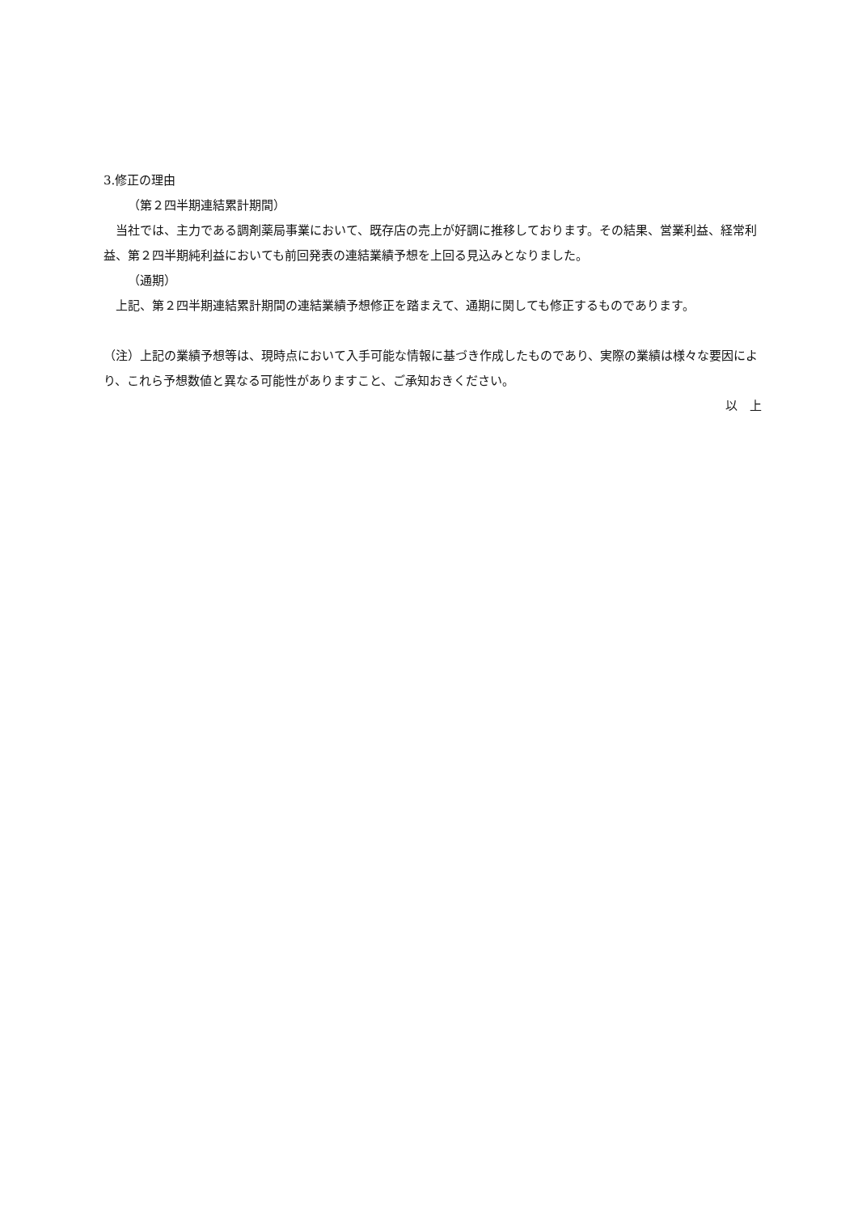3.修正の理由
（第２四半期連結累計期間）
　当社では、主力である調剤薬局事業において、既存店の売上が好調に推移しております。その結果、営業利益、経常利益、第２四半期純利益においても前回発表の連結業績予想を上回る見込みとなりました。
（通期）
　上記、第２四半期連結累計期間の連結業績予想修正を踏まえて、通期に関しても修正するものであります。
（注）上記の業績予想等は、現時点において入手可能な情報に基づき作成したものであり、実際の業績は様々な要因により、これら予想数値と異なる可能性がありますこと、ご承知おきください。
以　上